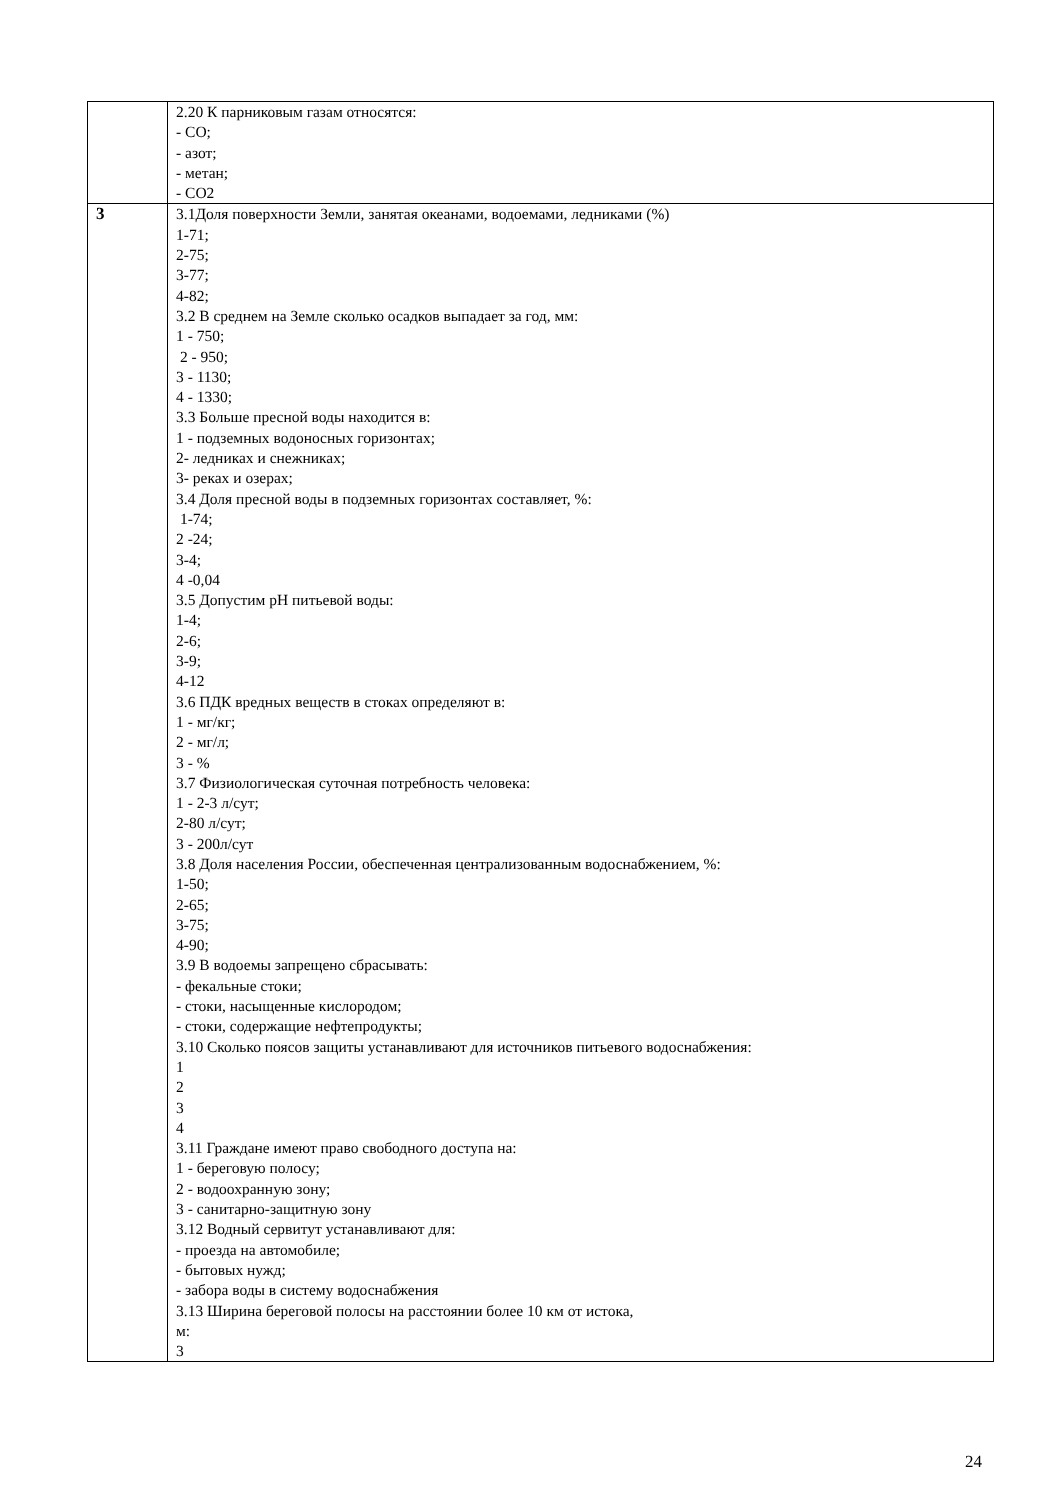| | 2.20 К парниковым газам относятся: - СО; - азот; - метан; - СО2 |
| 3 | 3.1Доля поверхности Земли, занятая океанами, водоемами, ледниками (%) 1-71; 2-75; 3-77; 4-82; 3.2 В среднем на Земле сколько осадков выпадает за год, мм: 1 - 750; 2 - 950; 3 - 1130; 4 - 1330; 3.3 Больше пресной воды находится в: 1 - подземных водоносных горизонтах; 2- ледниках и снежниках; 3- реках и озерах; 3.4 Доля пресной воды в подземных горизонтах составляет, %: 1-74; 2 -24; 3-4; 4 -0,04 3.5 Допустим рН питьевой воды: 1-4; 2-6; 3-9; 4-12 3.6 ПДК вредных веществ в стоках определяют в: 1 - мг/кг; 2 - мг/л; 3 - % 3.7 Физиологическая суточная потребность человека: 1 - 2-3 л/сут; 2-80 л/сут; 3 - 200л/сут 3.8 Доля населения России, обеспеченная централизованным водоснабжением, %: 1-50; 2-65; 3-75; 4-90; 3.9 В водоемы запрещено сбрасывать: - фекальные стоки; - стоки, насыщенные кислородом; - стоки, содержащие нефтепродукты; 3.10 Сколько поясов защиты устанавливают для источников питьевого водоснабжения: 1 2 3 4 3.11 Граждане имеют право свободного доступа на: 1 - береговую полосу; 2 - водоохранную зону; 3 - санитарно-защитную зону 3.12 Водный сервитут устанавливают для: - проезда на автомобиле; - бытовых нужд; - забора воды в систему водоснабжения 3.13 Ширина береговой полосы на расстоянии более 10 км от истока, м: 3 |
24